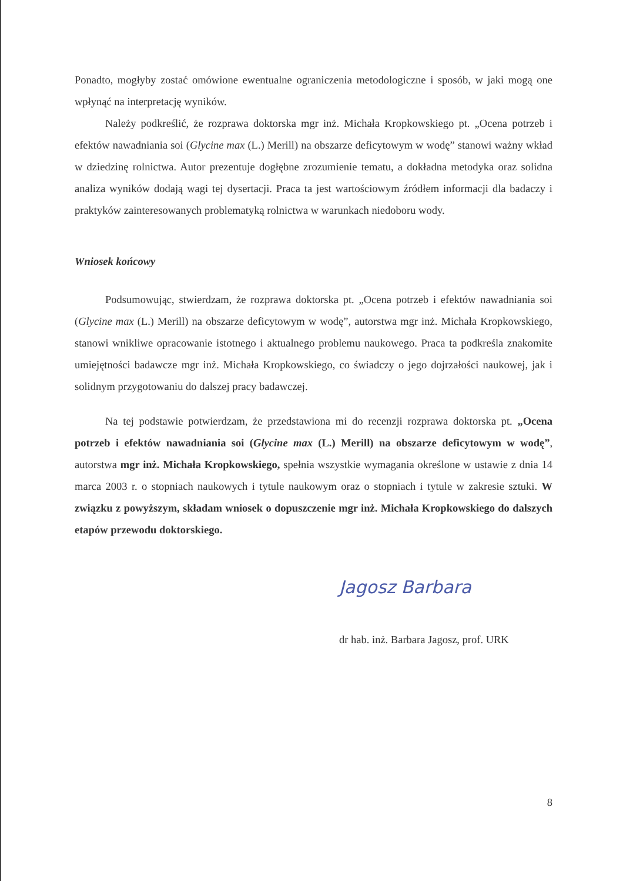Ponadto, mogłyby zostać omówione ewentualne ograniczenia metodologiczne i sposób, w jaki mogą one wpłynąć na interpretację wyników.
Należy podkreślić, że rozprawa doktorska mgr inż. Michała Kropkowskiego pt. „Ocena potrzeb i efektów nawadniania soi (Glycine max (L.) Merill) na obszarze deficytowym w wodę” stanowi ważny wkład w dziedzinę rolnictwa. Autor prezentuje dogłębne zrozumienie tematu, a dokładna metodyka oraz solidna analiza wyników dodają wagi tej dysertacji. Praca ta jest wartościowym źródłem informacji dla badaczy i praktyków zainteresowanych problematyką rolnictwa w warunkach niedoboru wody.
Wniosek końcowy
Podsumowując, stwierdzam, że rozprawa doktorska pt. „Ocena potrzeb i efektów nawadniania soi (Glycine max (L.) Merill) na obszarze deficytowym w wodę”, autorstwa mgr inż. Michała Kropkowskiego, stanowi wnikliwe opracowanie istotnego i aktualnego problemu naukowego. Praca ta podkreśla znakomite umiejętności badawcze mgr inż. Michała Kropkowskiego, co świadczy o jego dojrzałości naukowej, jak i solidnym przygotowaniu do dalszej pracy badawczej.
Na tej podstawie potwierdzam, że przedstawiona mi do recenzji rozprawa doktorska pt. „Ocena potrzeb i efektów nawadniania soi (Glycine max (L.) Merill) na obszarze deficytowym w wodę”, autorstwa mgr inż. Michała Kropkowskiego, spełnia wszystkie wymagania określone w ustawie z dnia 14 marca 2003 r. o stopniach naukowych i tytule naukowym oraz o stopniach i tytule w zakresie sztuki. W związku z powyższym, składam wniosek o dopuszczenie mgr inż. Michała Kropkowskiego do dalszych etapów przewodu doktorskiego.
Jagosz Barbara
dr hab. inż. Barbara Jagosz, prof. URK
8